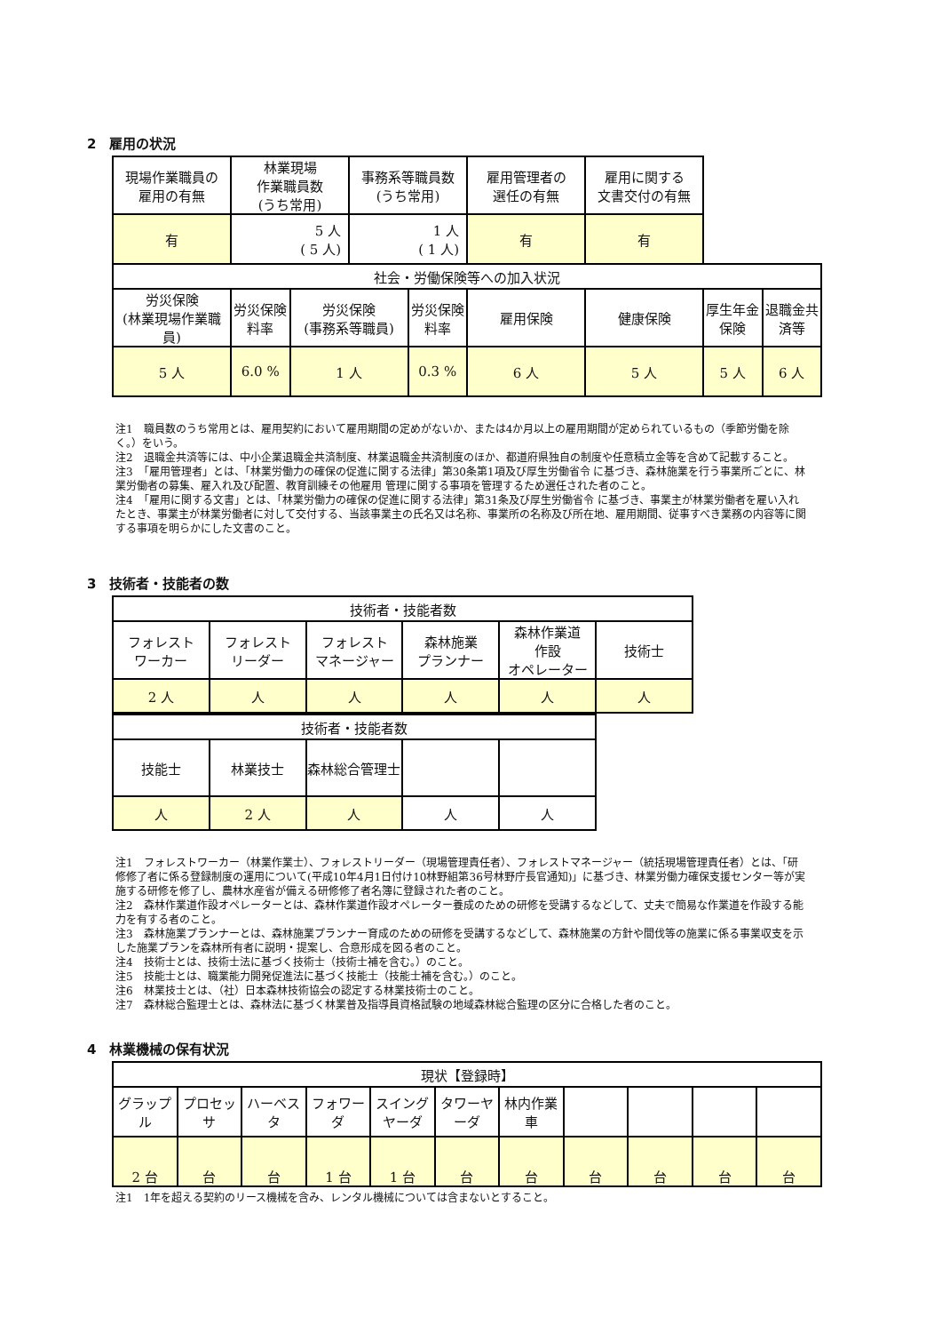2　雇用の状況
| 現場作業職員の 雇用の有無 | 林業現場 作業職員数 (うち常用) | | 事務系等職員数 (うち常用) | | 雇用管理者の 選任の有無 | 雇用に関する 文書交付の有無 | | |
| 有 | 5 人 ( 5 人) | | 1 人 ( 1 人) | | 有 | 有 | | |
| 社会・労働保険等への加入状況 | | | | | | | | |
| 労災保険 (林業現場作業職員) | 労災保険 料率 | 労災保険 (事務系等職員) | | 労災保険 料率 | 雇用保険 | 健康保険 | 厚生年金保険 | 退職金共済等 |
| 5 人 | 6.0 % | 1 人 | | 0.3 % | 6 人 | 5 人 | 5 人 | 6 人 |
注1　職員数のうち常用とは、雇用契約において雇用期間の定めがないか、または4か月以上の雇用期間が定められているもの（季節労働を除く。）をいう。
注2　退職金共済等には、中小企業退職金共済制度、林業退職金共済制度のほか、都道府県独自の制度や任意積立金等を含めて記載すること。
注3　「雇用管理者」とは、「林業労働力の確保の促進に関する法律」第30条第1項及び厚生労働省令 に基づき、森林施業を行う事業所ごとに、林業労働者の募集、雇入れ及び配置、教育訓練その他雇用 管理に関する事項を管理するため選任された者のこと。
注4　「雇用に関する文書」とは、「林業労働力の確保の促進に関する法律」第31条及び厚生労働省令 に基づき、事業主が林業労働者を雇い入れたとき、事業主が林業労働者に対して交付する、当該事業主の氏名又は名称、事業所の名称及び所在地、雇用期間、従事すべき業務の内容等に関する事項を明らかにした文書のこと。
3　技術者・技能者の数
| 技術者・技能者数 | | | | | |
| フォレスト ワーカー | フォレスト リーダー | フォレスト マネージャー | 森林施業 プランナー | 森林作業道 作設 オペレーター | 技術士 |
| 2 人 | 人 | 人 | 人 | 人 | 人 |
| 技術者・技能者数 | | | | |
| 技能士 | 林業技士 | 森林総合管理士 | | |
| 人 | 2 人 | 人 | 人 | 人 |
注1　フォレストワーカー（林業作業士）、フォレストリーダー（現場管理責任者）、フォレストマネージャー（統括現場管理責任者）とは、「研修修了者に係る登録制度の運用について(平成10年4月1日付け10林野組第36号林野庁長官通知)」に基づき、林業労働力確保支援センター等が実施する研修を修了し、農林水産省が備える研修修了者名簿に登録された者のこと。
注2　森林作業道作設オペレーターとは、森林作業道作設オペレーター養成のための研修を受講するなどして、丈夫で簡易な作業道を作設する能力を有する者のこと。
注3　森林施業プランナーとは、森林施業プランナー育成のための研修を受講するなどして、森林施業の方針や間伐等の施業に係る事業収支を示した施業プランを森林所有者に説明・提案し、合意形成を図る者のこと。
注4　技術士とは、技術士法に基づく技術士（技術士補を含む。）のこと。
注5　技能士とは、職業能力開発促進法に基づく技能士（技能士補を含む。）のこと。
注6　林業技士とは、（社）日本森林技術協会の認定する林業技術士のこと。
注7　森林総合監理士とは、森林法に基づく林業普及指導員資格試験の地域森林総合監理の区分に合格した者のこと。
4　林業機械の保有状況
| 現状【登録時】 | | | | | | | | | | |
| グラップル | プロセッサ | ハーベスタ | フォワーダ | スイングヤーダ | タワーヤーダ | 林内作業車 | | | | |
| 2 台 | 台 | 台 | 1 台 | 1 台 | 台 | 台 | 台 | 台 | 台 | 台 |
注1　1年を超える契約のリース機械を含み、レンタル機械については含まないとすること。